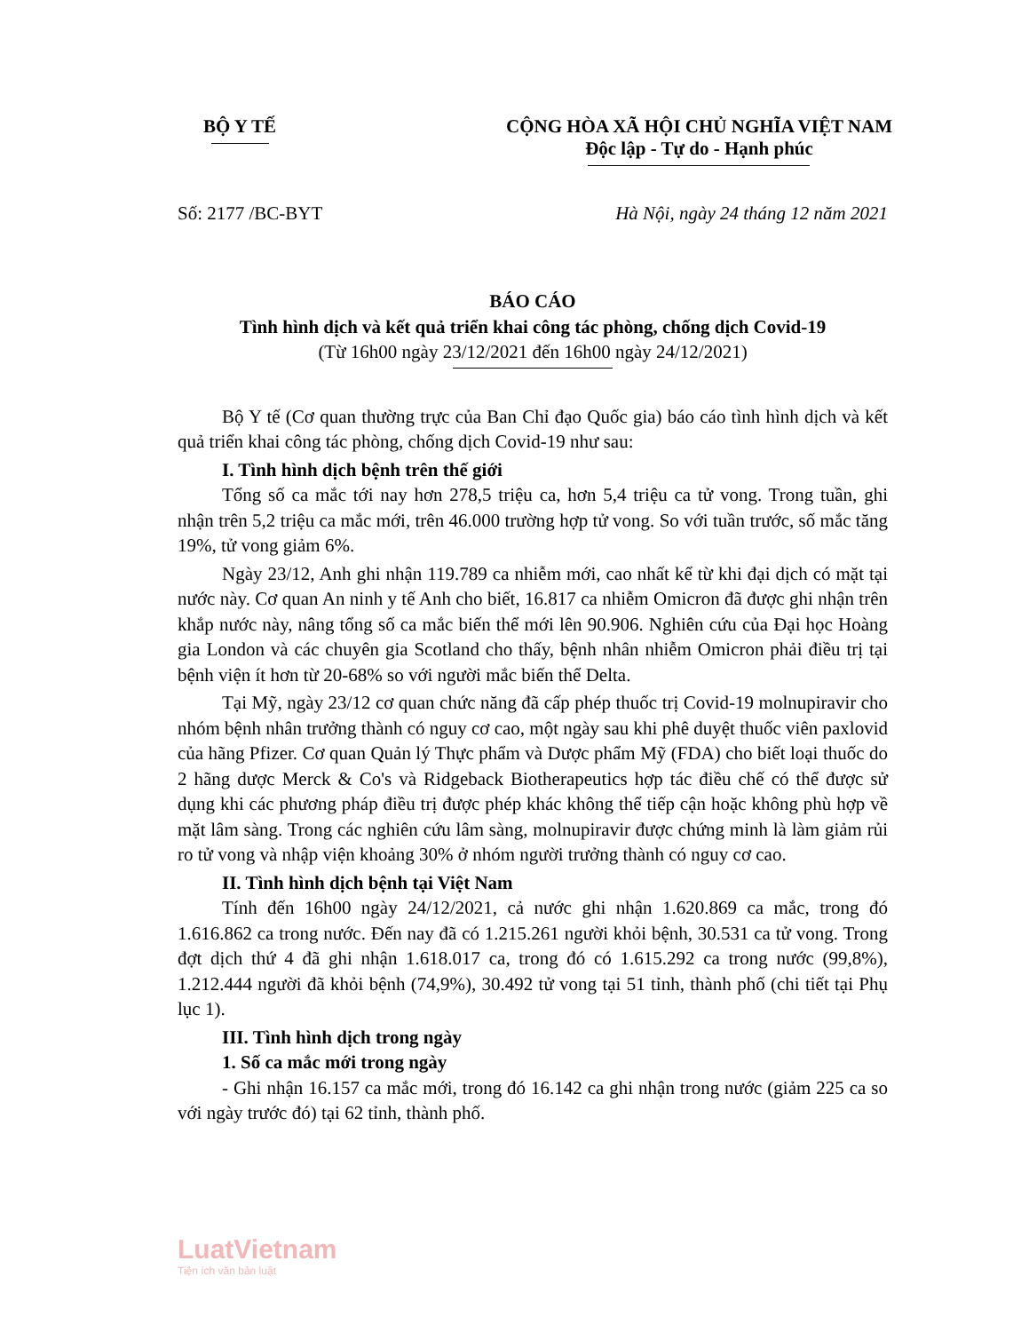BỘ Y TẾ CỘNG HÒA XÃ HỘI CHỦ NGHĨA VIỆT NAM
Độc lập - Tự do - Hạnh phúc
Số: 2177 /BC-BYT Hà Nội, ngày 24 tháng 12 năm 2021
BÁO CÁO
Tình hình dịch và kết quả triển khai công tác phòng, chống dịch Covid-19
(Từ 16h00 ngày 23/12/2021 đến 16h00 ngày 24/12/2021)
Bộ Y tế (Cơ quan thường trực của Ban Chỉ đạo Quốc gia) báo cáo tình hình dịch và kết quả triển khai công tác phòng, chống dịch Covid-19 như sau:
I. Tình hình dịch bệnh trên thế giới
Tổng số ca mắc tới nay hơn 278,5 triệu ca, hơn 5,4 triệu ca tử vong. Trong tuần, ghi nhận trên 5,2 triệu ca mắc mới, trên 46.000 trường hợp tử vong. So với tuần trước, số mắc tăng 19%, tử vong giảm 6%.
Ngày 23/12, Anh ghi nhận 119.789 ca nhiễm mới, cao nhất kể từ khi đại dịch có mặt tại nước này. Cơ quan An ninh y tế Anh cho biết, 16.817 ca nhiễm Omicron đã được ghi nhận trên khắp nước này, nâng tổng số ca mắc biến thể mới lên 90.906. Nghiên cứu của Đại học Hoàng gia London và các chuyên gia Scotland cho thấy, bệnh nhân nhiễm Omicron phải điều trị tại bệnh viện ít hơn từ 20-68% so với người mắc biến thể Delta.
Tại Mỹ, ngày 23/12 cơ quan chức năng đã cấp phép thuốc trị Covid-19 molnupiravir cho nhóm bệnh nhân trưởng thành có nguy cơ cao, một ngày sau khi phê duyệt thuốc viên paxlovid của hãng Pfizer. Cơ quan Quản lý Thực phẩm và Dược phẩm Mỹ (FDA) cho biết loại thuốc do 2 hãng dược Merck & Co's và Ridgeback Biotherapeutics hợp tác điều chế có thể được sử dụng khi các phương pháp điều trị được phép khác không thể tiếp cận hoặc không phù hợp về mặt lâm sàng. Trong các nghiên cứu lâm sàng, molnupiravir được chứng minh là làm giảm rủi ro tử vong và nhập viện khoảng 30% ở nhóm người trưởng thành có nguy cơ cao.
II. Tình hình dịch bệnh tại Việt Nam
Tính đến 16h00 ngày 24/12/2021, cả nước ghi nhận 1.620.869 ca mắc, trong đó 1.616.862 ca trong nước. Đến nay đã có 1.215.261 người khỏi bệnh, 30.531 ca tử vong. Trong đợt dịch thứ 4 đã ghi nhận 1.618.017 ca, trong đó có 1.615.292 ca trong nước (99,8%), 1.212.444 người đã khỏi bệnh (74,9%), 30.492 tử vong tại 51 tỉnh, thành phố (chi tiết tại Phụ lục 1).
III. Tình hình dịch trong ngày
1. Số ca mắc mới trong ngày
- Ghi nhận 16.157 ca mắc mới, trong đó 16.142 ca ghi nhận trong nước (giảm 225 ca so với ngày trước đó) tại 62 tỉnh, thành phố.
LuatVietnam
Tiện ích văn bản luật